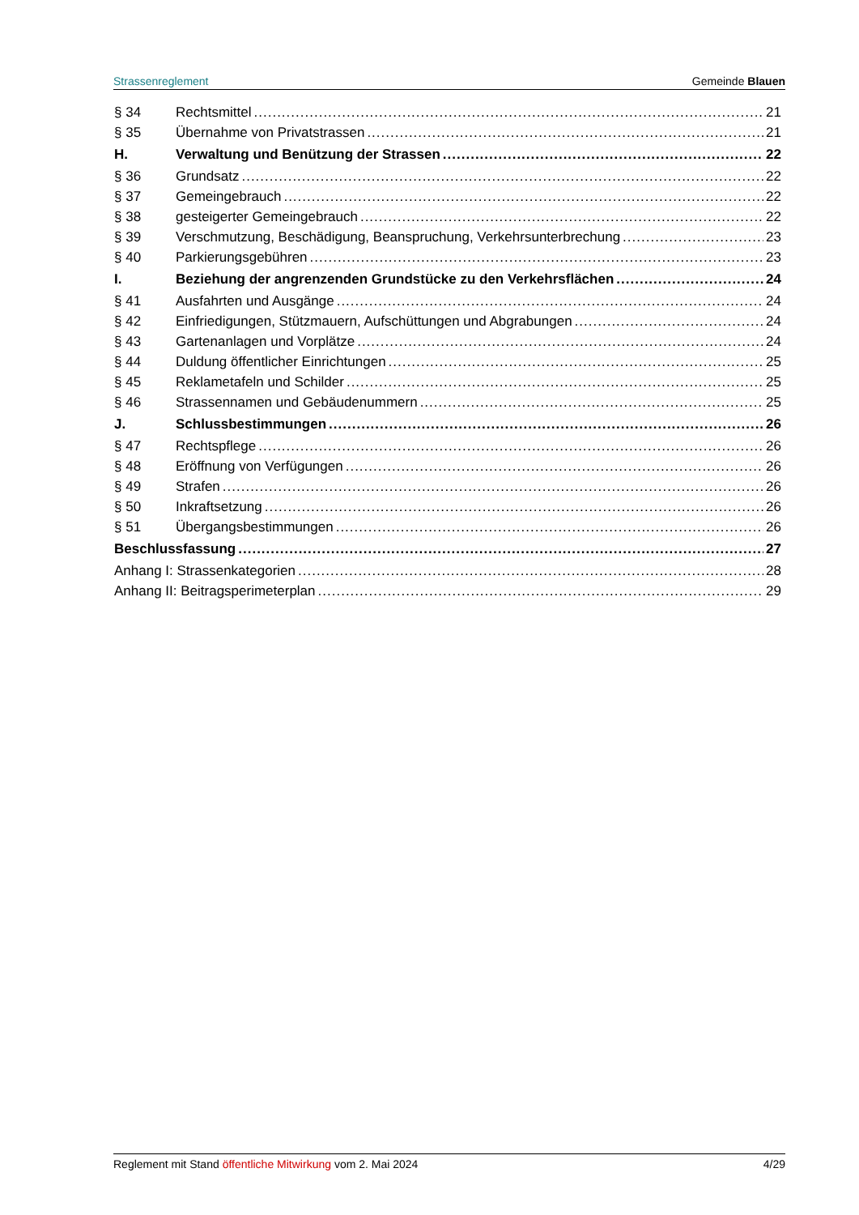Strassenreglement Gemeinde Blauen
§ 34 Rechtsmittel 21
§ 35 Übernahme von Privatstrassen 21
H. Verwaltung und Benützung der Strassen 22
§ 36 Grundsatz 22
§ 37 Gemeingebrauch 22
§ 38 gesteigerter Gemeingebrauch 22
§ 39 Verschmutzung, Beschädigung, Beanspruchung, Verkehrsunterbrechung 23
§ 40 Parkierungsgebühren 23
I. Beziehung der angrenzenden Grundstücke zu den Verkehrsflächen 24
§ 41 Ausfahrten und Ausgänge 24
§ 42 Einfriedigungen, Stützmauern, Aufschüttungen und Abgrabungen 24
§ 43 Gartenanlagen und Vorplätze 24
§ 44 Duldung öffentlicher Einrichtungen 25
§ 45 Reklametafeln und Schilder 25
§ 46 Strassennamen und Gebäudenummern 25
J. Schlussbestimmungen 26
§ 47 Rechtspflege 26
§ 48 Eröffnung von Verfügungen 26
§ 49 Strafen 26
§ 50 Inkraftsetzung 26
§ 51 Übergangsbestimmungen 26
Beschlussfassung 27
Anhang I: Strassenkategorien 28
Anhang II: Beitragsperimeterplan 29
Reglement mit Stand öffentliche Mitwirkung vom 2. Mai 2024 4/29